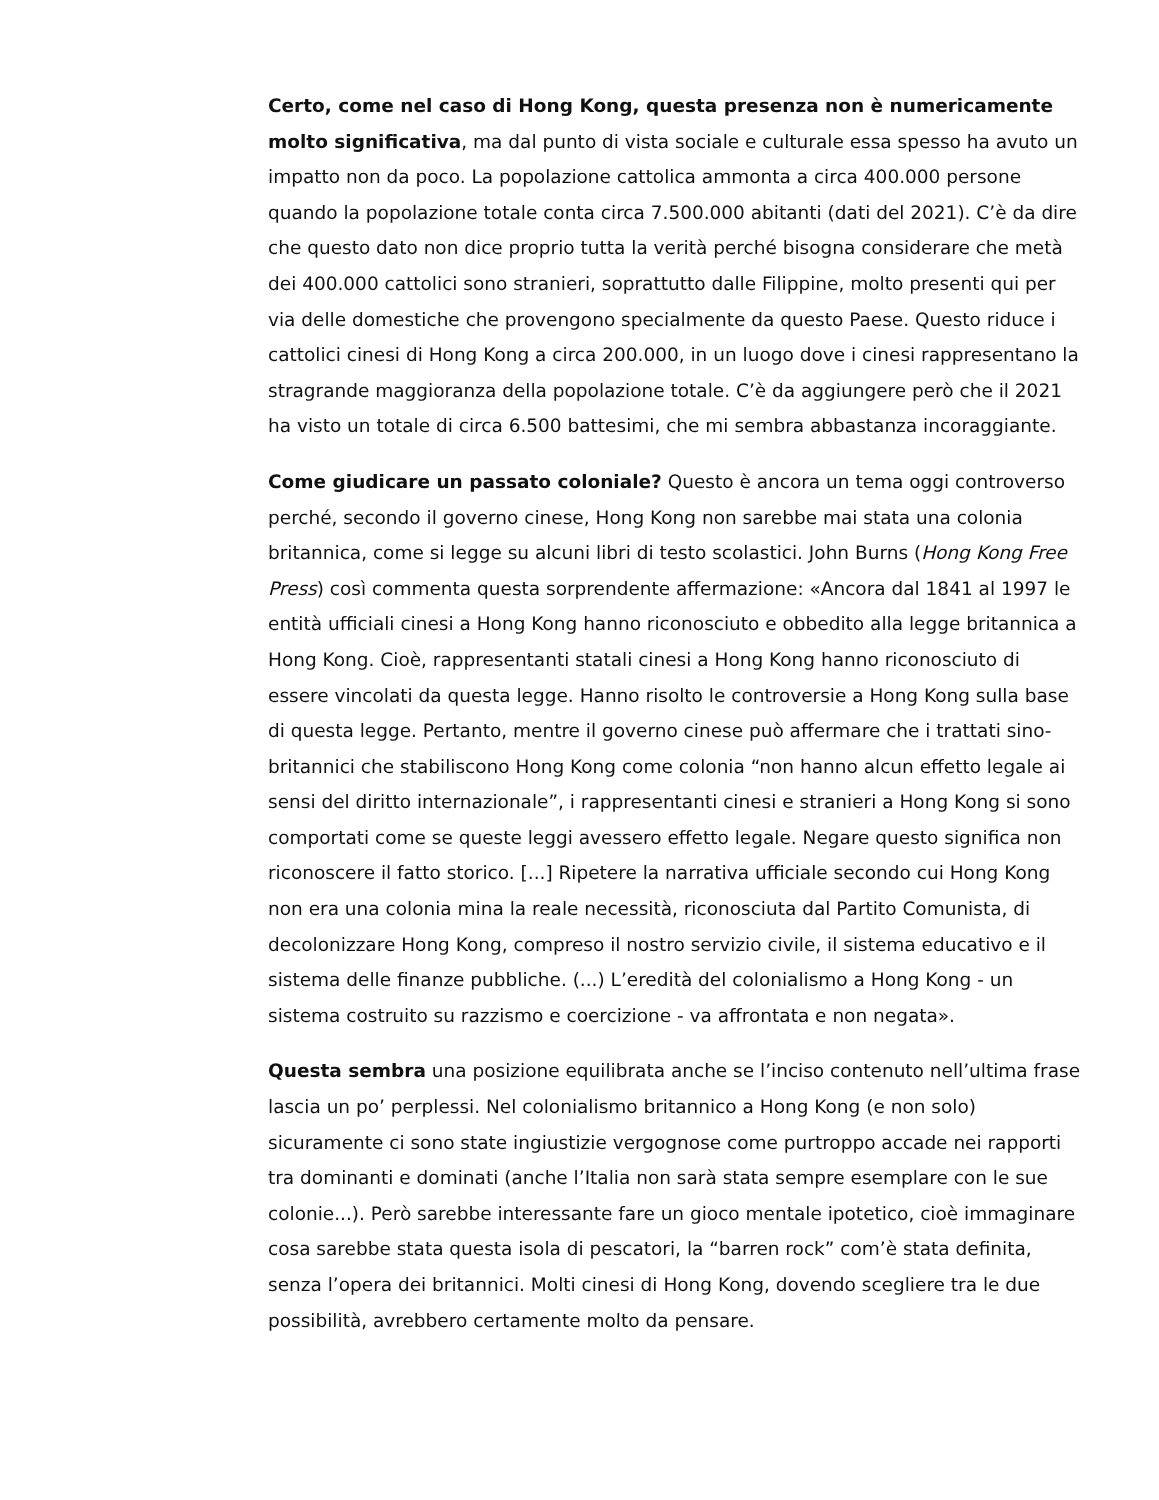Certo, come nel caso di Hong Kong, questa presenza non è numericamente molto significativa, ma dal punto di vista sociale e culturale essa spesso ha avuto un impatto non da poco. La popolazione cattolica ammonta a circa 400.000 persone quando la popolazione totale conta circa 7.500.000 abitanti (dati del 2021). C’è da dire che questo dato non dice proprio tutta la verità perché bisogna considerare che metà dei 400.000 cattolici sono stranieri, soprattutto dalle Filippine, molto presenti qui per via delle domestiche che provengono specialmente da questo Paese. Questo riduce i cattolici cinesi di Hong Kong a circa 200.000, in un luogo dove i cinesi rappresentano la stragrande maggioranza della popolazione totale. C’è da aggiungere però che il 2021 ha visto un totale di circa 6.500 battesimi, che mi sembra abbastanza incoraggiante.
Come giudicare un passato coloniale? Questo è ancora un tema oggi controverso perché, secondo il governo cinese, Hong Kong non sarebbe mai stata una colonia britannica, come si legge su alcuni libri di testo scolastici. John Burns (Hong Kong Free Press) così commenta questa sorprendente affermazione: «Ancora dal 1841 al 1997 le entità ufficiali cinesi a Hong Kong hanno riconosciuto e obbedito alla legge britannica a Hong Kong. Cioè, rappresentanti statali cinesi a Hong Kong hanno riconosciuto di essere vincolati da questa legge. Hanno risolto le controversie a Hong Kong sulla base di questa legge. Pertanto, mentre il governo cinese può affermare che i trattati sino-britannici che stabiliscono Hong Kong come colonia “non hanno alcun effetto legale ai sensi del diritto internazionale”, i rappresentanti cinesi e stranieri a Hong Kong si sono comportati come se queste leggi avessero effetto legale. Negare questo significa non riconoscere il fatto storico. [...] Ripetere la narrativa ufficiale secondo cui Hong Kong non era una colonia mina la reale necessità, riconosciuta dal Partito Comunista, di decolonizzare Hong Kong, compreso il nostro servizio civile, il sistema educativo e il sistema delle finanze pubbliche. (...) L’eredità del colonialismo a Hong Kong - un sistema costruito su razzismo e coercizione - va affrontata e non negata».
Questa sembra una posizione equilibrata anche se l’inciso contenuto nell’ultima frase lascia un po’ perplessi. Nel colonialismo britannico a Hong Kong (e non solo) sicuramente ci sono state ingiustizie vergognose come purtroppo accade nei rapporti tra dominanti e dominati (anche l’Italia non sarà stata sempre esemplare con le sue colonie...). Però sarebbe interessante fare un gioco mentale ipotetico, cioè immaginare cosa sarebbe stata questa isola di pescatori, la “barren rock” com’è stata definita, senza l’opera dei britannici. Molti cinesi di Hong Kong, dovendo scegliere tra le due possibilità, avrebbero certamente molto da pensare.